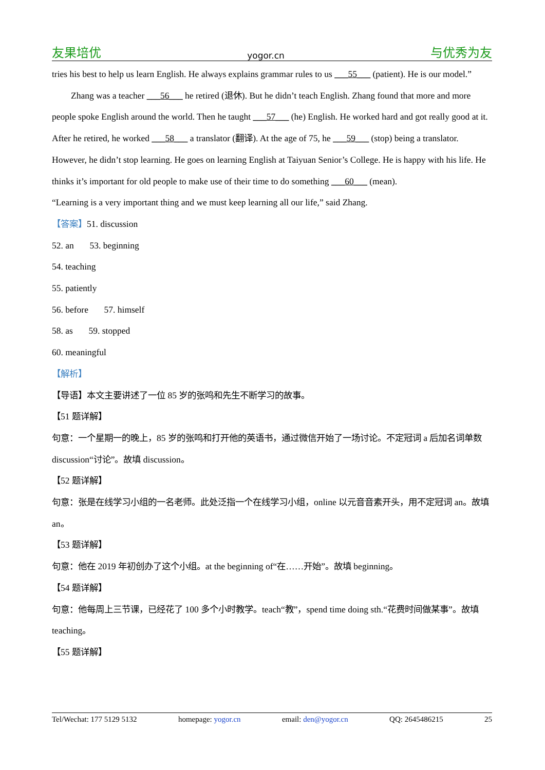友果培优 yogor.cn 与优秀为友
tries his best to help us learn English. He always explains grammar rules to us ___55___ (patient). He is our model.”
Zhang was a teacher ___56___ he retired (退休). But he didn’t teach English. Zhang found that more and more people spoke English around the world. Then he taught ___57___ (he) English. He worked hard and got really good at it. After he retired, he worked ___58___ a translator (翻译). At the age of 75, he ___59___ (stop) being a translator. However, he didn’t stop learning. He goes on learning English at Taiyuan Senior’s College. He is happy with his life. He thinks it’s important for old people to make use of their time to do something ___60___ (mean).
“Learning is a very important thing and we must keep learning all our life,” said Zhang.
【答案】51. discussion
52. an 53. beginning
54. teaching
55. patiently
56. before 57. himself
58. as 59. stopped
60. meaningful
【解析】
【导语】本文主要讲述了一位 85 岁的张鸣和先生不断学习的故事。
【51 题详解】
句意：一个星期一的晚上，85 岁的张鸣和打开他的英语书，通过微信开始了一场讨论。不定冠词 a 后加名词单数 discussion“讨论”。故填 discussion。
【52 题详解】
句意：张是在线学习小组的一名老师。此处泛指一个在线学习小组，online 以元音音素开头，用不定冠词 an。故填 an。
【53 题详解】
句意：他在 2019 年初创办了这个小组。at the beginning of“在……开始”。故填 beginning。
【54 题详解】
句意：他每周上三节课，已经花了 100 多个小时教学。teach“教”，spend time doing sth.“花费时间做某事”。故填 teaching。
【55 题详解】
Tel/Wechat: 177 5129 5132 homepage: yogor.cn email: den@yogor.cn QQ: 2645486215 25